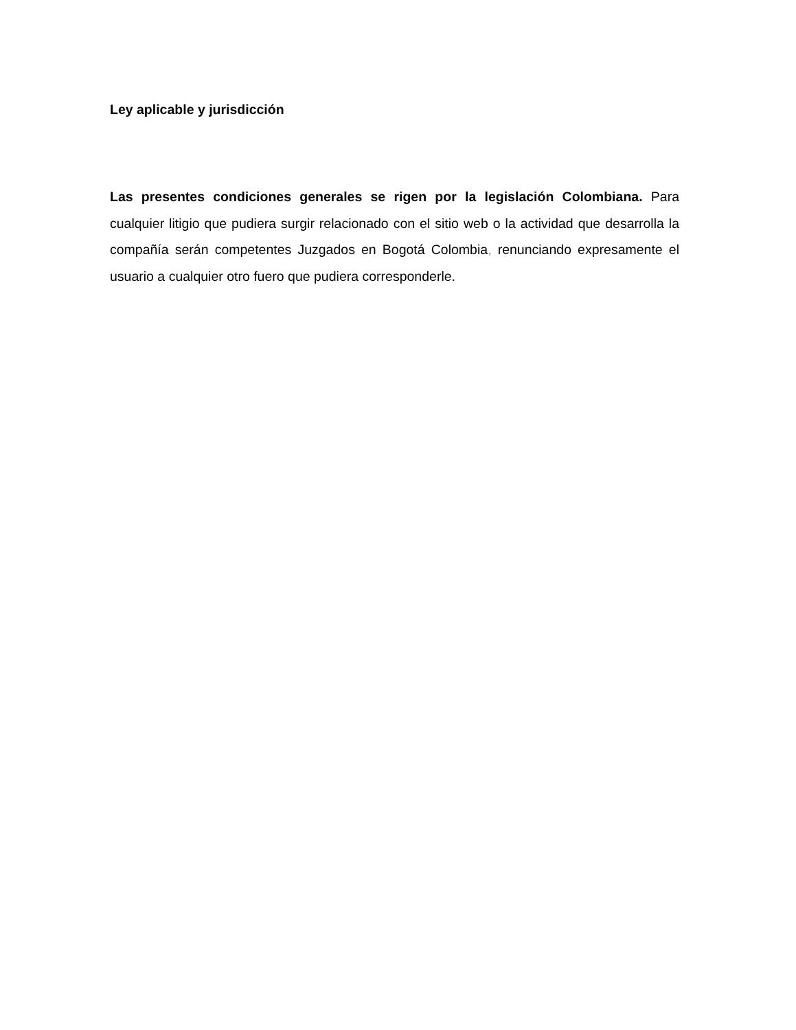Ley aplicable y jurisdicción
Las presentes condiciones generales se rigen por la legislación Colombiana. Para cualquier litigio que pudiera surgir relacionado con el sitio web o la actividad que desarrolla la compañía serán competentes Juzgados en Bogotá Colombia, renunciando expresamente el usuario a cualquier otro fuero que pudiera corresponderle.